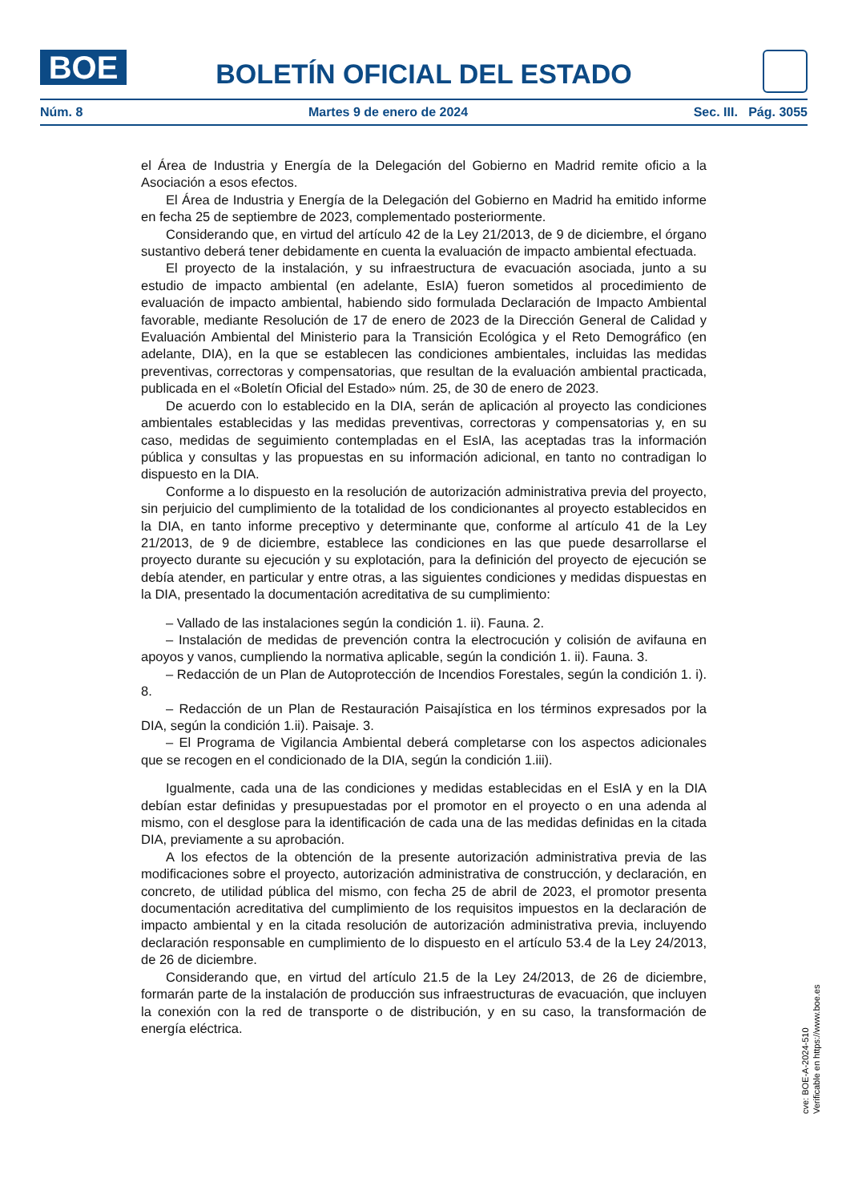BOE
BOLETÍN OFICIAL DEL ESTADO
Núm. 8 Martes 9 de enero de 2024 Sec. III. Pág. 3055
el Área de Industria y Energía de la Delegación del Gobierno en Madrid remite oficio a la Asociación a esos efectos.
El Área de Industria y Energía de la Delegación del Gobierno en Madrid ha emitido informe en fecha 25 de septiembre de 2023, complementado posteriormente.
Considerando que, en virtud del artículo 42 de la Ley 21/2013, de 9 de diciembre, el órgano sustantivo deberá tener debidamente en cuenta la evaluación de impacto ambiental efectuada.
El proyecto de la instalación, y su infraestructura de evacuación asociada, junto a su estudio de impacto ambiental (en adelante, EsIA) fueron sometidos al procedimiento de evaluación de impacto ambiental, habiendo sido formulada Declaración de Impacto Ambiental favorable, mediante Resolución de 17 de enero de 2023 de la Dirección General de Calidad y Evaluación Ambiental del Ministerio para la Transición Ecológica y el Reto Demográfico (en adelante, DIA), en la que se establecen las condiciones ambientales, incluidas las medidas preventivas, correctoras y compensatorias, que resultan de la evaluación ambiental practicada, publicada en el «Boletín Oficial del Estado» núm. 25, de 30 de enero de 2023.
De acuerdo con lo establecido en la DIA, serán de aplicación al proyecto las condiciones ambientales establecidas y las medidas preventivas, correctoras y compensatorias y, en su caso, medidas de seguimiento contempladas en el EsIA, las aceptadas tras la información pública y consultas y las propuestas en su información adicional, en tanto no contradigan lo dispuesto en la DIA.
Conforme a lo dispuesto en la resolución de autorización administrativa previa del proyecto, sin perjuicio del cumplimiento de la totalidad de los condicionantes al proyecto establecidos en la DIA, en tanto informe preceptivo y determinante que, conforme al artículo 41 de la Ley 21/2013, de 9 de diciembre, establece las condiciones en las que puede desarrollarse el proyecto durante su ejecución y su explotación, para la definición del proyecto de ejecución se debía atender, en particular y entre otras, a las siguientes condiciones y medidas dispuestas en la DIA, presentado la documentación acreditativa de su cumplimiento:
– Vallado de las instalaciones según la condición 1. ii). Fauna. 2.
– Instalación de medidas de prevención contra la electrocución y colisión de avifauna en apoyos y vanos, cumpliendo la normativa aplicable, según la condición 1. ii). Fauna. 3.
– Redacción de un Plan de Autoprotección de Incendios Forestales, según la condición 1. i). 8.
– Redacción de un Plan de Restauración Paisajística en los términos expresados por la DIA, según la condición 1.ii). Paisaje. 3.
– El Programa de Vigilancia Ambiental deberá completarse con los aspectos adicionales que se recogen en el condicionado de la DIA, según la condición 1.iii).
Igualmente, cada una de las condiciones y medidas establecidas en el EsIA y en la DIA debían estar definidas y presupuestadas por el promotor en el proyecto o en una adenda al mismo, con el desglose para la identificación de cada una de las medidas definidas en la citada DIA, previamente a su aprobación.
A los efectos de la obtención de la presente autorización administrativa previa de las modificaciones sobre el proyecto, autorización administrativa de construcción, y declaración, en concreto, de utilidad pública del mismo, con fecha 25 de abril de 2023, el promotor presenta documentación acreditativa del cumplimiento de los requisitos impuestos en la declaración de impacto ambiental y en la citada resolución de autorización administrativa previa, incluyendo declaración responsable en cumplimiento de lo dispuesto en el artículo 53.4 de la Ley 24/2013, de 26 de diciembre.
Considerando que, en virtud del artículo 21.5 de la Ley 24/2013, de 26 de diciembre, formarán parte de la instalación de producción sus infraestructuras de evacuación, que incluyen la conexión con la red de transporte o de distribución, y en su caso, la transformación de energía eléctrica.
cve: BOE-A-2024-510
Verificable en https://www.boe.es